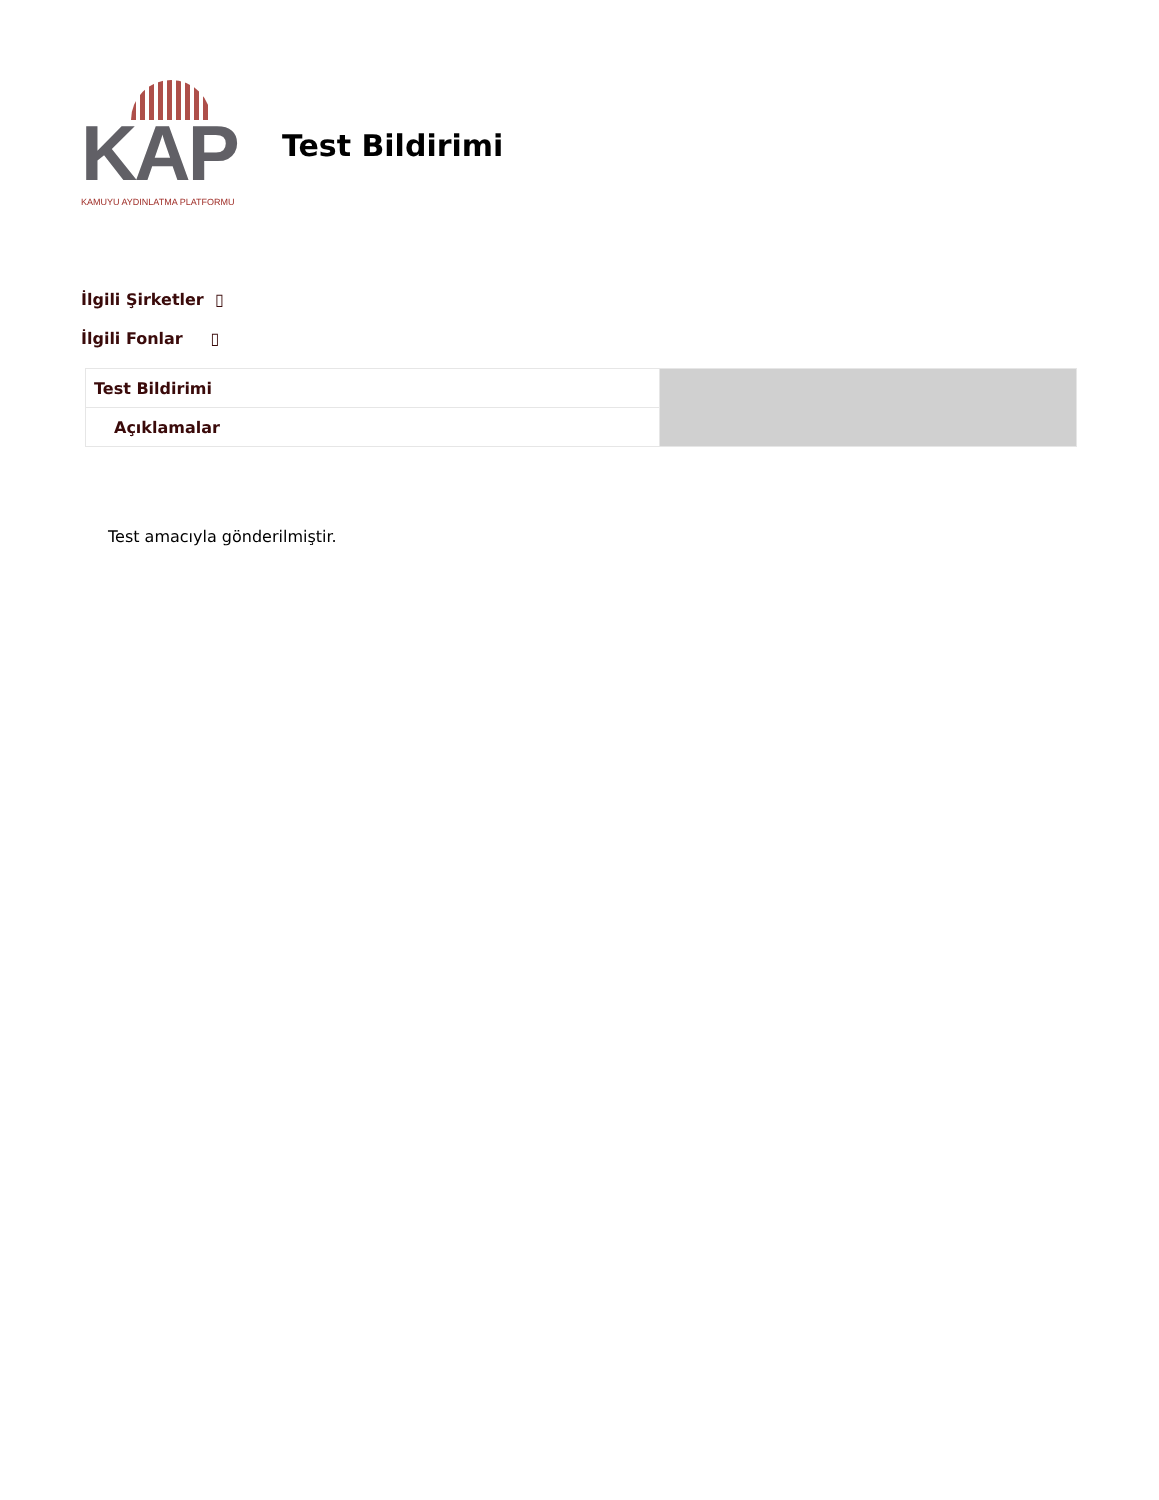KAP
KAMUYU AYDINLATMA PLATFORMU
Test Bildirimi
İlgili Şirketler ▯
İlgili Fonlar ▯
| Test Bildirimi | |
| Açıklamalar | |
Test amacıyla gönderilmiştir.